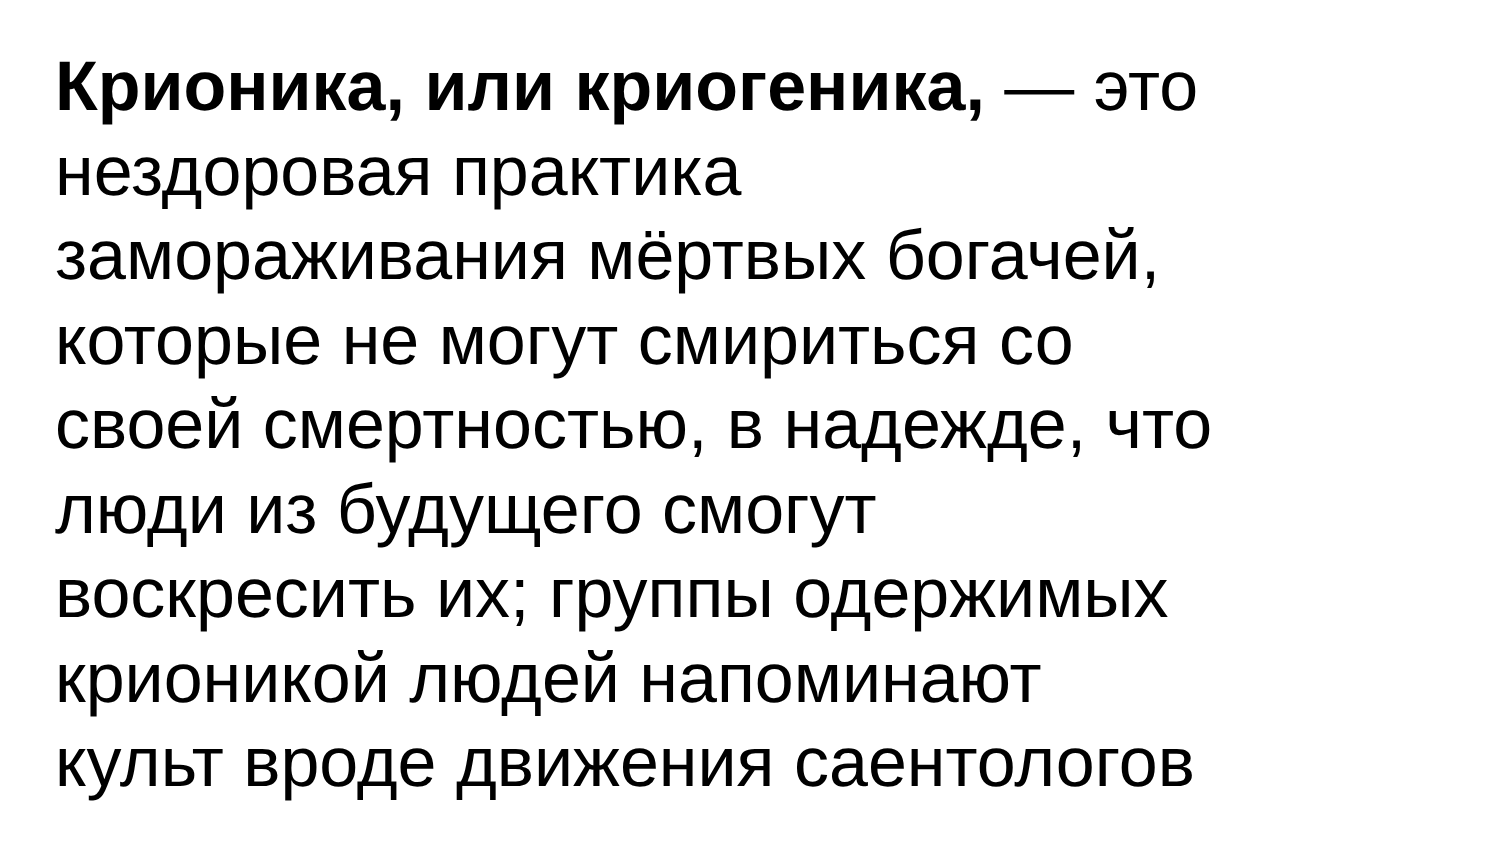Крионика, или криогеника, — это
нездоровая практика
замораживания мёртвых богачей,
которые не могут смириться со
своей смертностью, в надежде, что
люди из будущего смогут
воскресить их; группы одержимых
крионикой людей напоминают
культ вроде движения саентологов